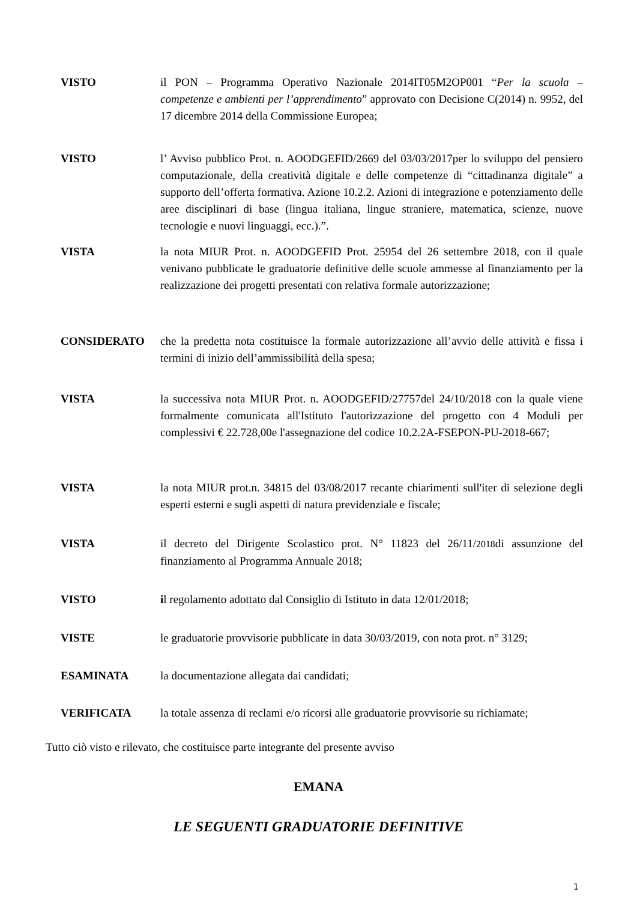VISTO il PON – Programma Operativo Nazionale 2014IT05M2OP001 “Per la scuola – competenze e ambienti per l’apprendimento” approvato con Decisione C(2014) n. 9952, del 17 dicembre 2014 della Commissione Europea;
VISTO l’ Avviso pubblico Prot. n. AOODGEFID/2669 del 03/03/2017per lo sviluppo del pensiero computazionale, della creatività digitale e delle competenze di “cittadinanza digitale” a supporto dell’offerta formativa. Azione 10.2.2. Azioni di integrazione e potenziamento delle aree disciplinari di base (lingua italiana, lingue straniere, matematica, scienze, nuove tecnologie e nuovi linguaggi, ecc.).”.
VISTA la nota MIUR Prot. n. AOODGEFID Prot. 25954 del 26 settembre 2018, con il quale venivano pubblicate le graduatorie definitive delle scuole ammesse al finanziamento per la realizzazione dei progetti presentati con relativa formale autorizzazione;
CONSIDERATO che la predetta nota costituisce la formale autorizzazione all’avvio delle attività e fissa i termini di inizio dell’ammissibilità della spesa;
VISTA la successiva nota MIUR Prot. n. AOODGEFID/27757del 24/10/2018 con la quale viene formalmente comunicata all'Istituto l'autorizzazione del progetto con 4 Moduli per complessivi € 22.728,00e l'assegnazione del codice 10.2.2A-FSEPON-PU-2018-667;
VISTA la nota MIUR prot.n. 34815 del 03/08/2017 recante chiarimenti sull'iter di selezione degli esperti esterni e sugli aspetti di natura previdenziale e fiscale;
VISTA il decreto del Dirigente Scolastico prot. N° 11823 del 26/11/2018di assunzione del finanziamento al Programma Annuale 2018;
VISTO il regolamento adottato dal Consiglio di Istituto in data 12/01/2018;
VISTE le graduatorie provvisorie pubblicate in data 30/03/2019, con nota prot. n° 3129;
ESAMINATA la documentazione allegata dai candidati;
VERIFICATA la totale assenza di reclami e/o ricorsi alle graduatorie provvisorie su richiamate;
Tutto ciò visto e rilevato, che costituisce parte integrante del presente avviso
EMANA
LE SEGUENTI GRADUATORIE DEFINITIVE
1